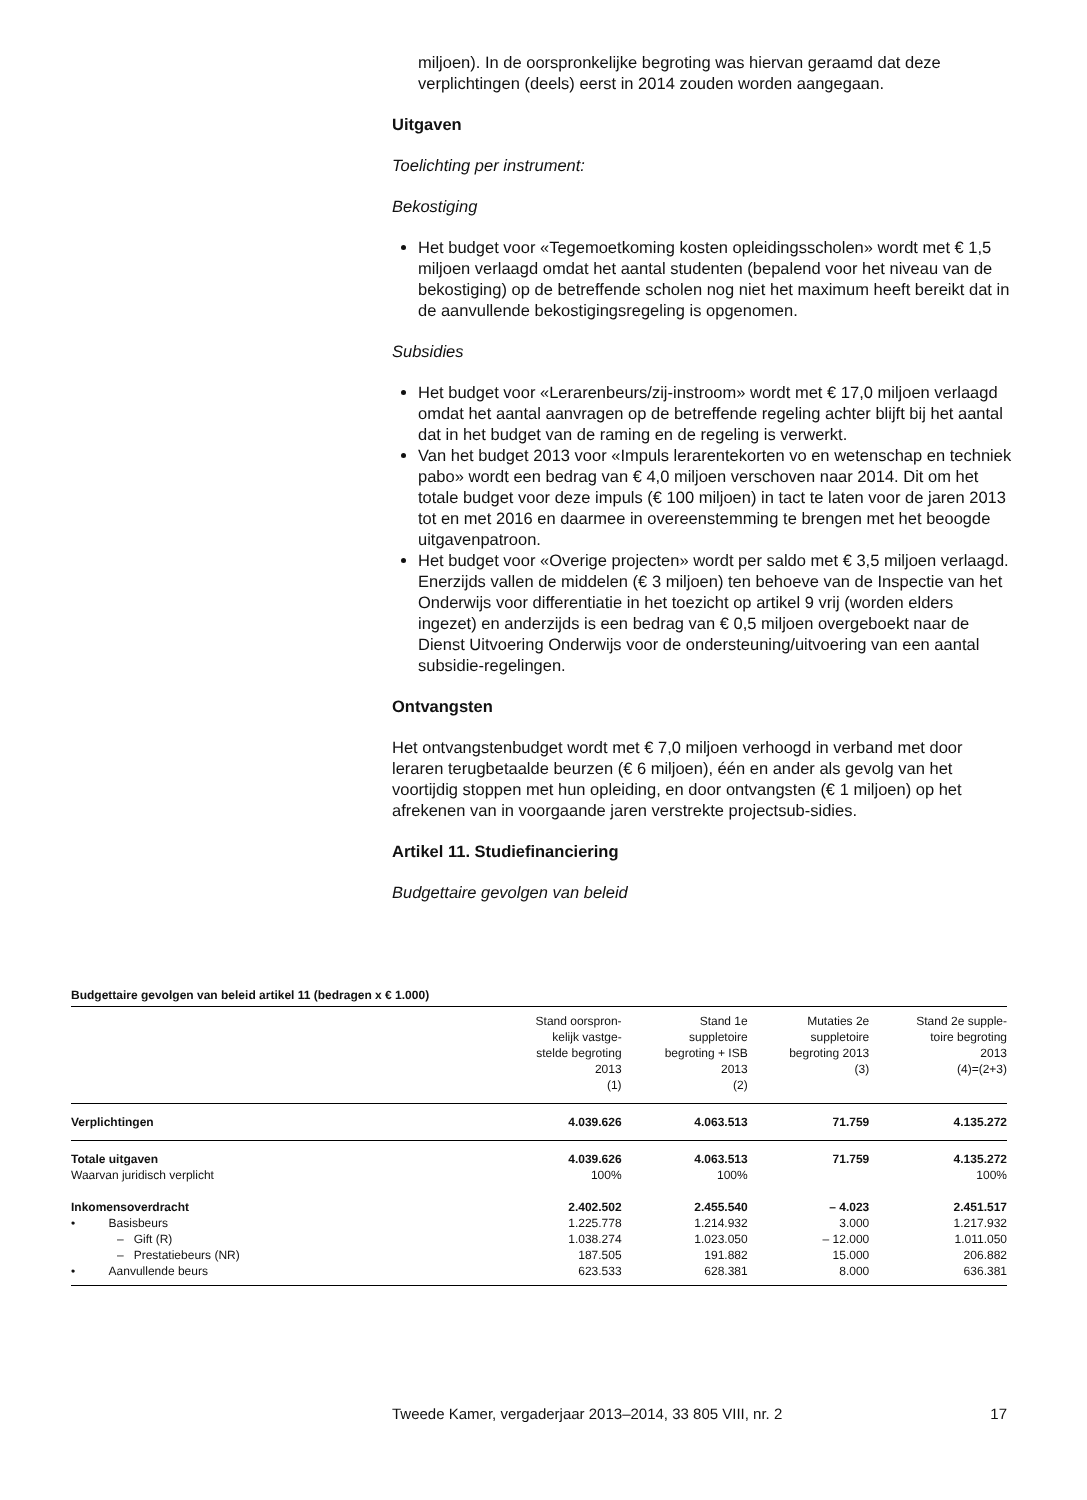miljoen). In de oorspronkelijke begroting was hiervan geraamd dat deze verplichtingen (deels) eerst in 2014 zouden worden aangegaan.
Uitgaven
Toelichting per instrument:
Bekostiging
Het budget voor «Tegemoetkoming kosten opleidingsscholen» wordt met € 1,5 miljoen verlaagd omdat het aantal studenten (bepalend voor het niveau van de bekostiging) op de betreffende scholen nog niet het maximum heeft bereikt dat in de aanvullende bekostigingsregeling is opgenomen.
Subsidies
Het budget voor «Lerarenbeurs/zij-instroom» wordt met € 17,0 miljoen verlaagd omdat het aantal aanvragen op de betreffende regeling achter blijft bij het aantal dat in het budget van de raming en de regeling is verwerkt.
Van het budget 2013 voor «Impuls lerarentekorten vo en wetenschap en techniek pabo» wordt een bedrag van € 4,0 miljoen verschoven naar 2014. Dit om het totale budget voor deze impuls (€ 100 miljoen) in tact te laten voor de jaren 2013 tot en met 2016 en daarmee in overeenstemming te brengen met het beoogde uitgavenpatroon.
Het budget voor «Overige projecten» wordt per saldo met € 3,5 miljoen verlaagd. Enerzijds vallen de middelen (€ 3 miljoen) ten behoeve van de Inspectie van het Onderwijs voor differentiatie in het toezicht op artikel 9 vrij (worden elders ingezet) en anderzijds is een bedrag van € 0,5 miljoen overgeboekt naar de Dienst Uitvoering Onderwijs voor de ondersteuning/uitvoering van een aantal subsidie-regelingen.
Ontvangsten
Het ontvangstenbudget wordt met € 7,0 miljoen verhoogd in verband met door leraren terugbetaalde beurzen (€ 6 miljoen), één en ander als gevolg van het voortijdig stoppen met hun opleiding, en door ontvangsten (€ 1 miljoen) op het afrekenen van in voorgaande jaren verstrekte projectsub-sidies.
Artikel 11. Studiefinanciering
Budgettaire gevolgen van beleid
Budgettaire gevolgen van beleid artikel 11 (bedragen x € 1.000)
| | Stand oorspron- kelijk vastge- stelde begroting 2013 (1) | Stand 1e suppletoire begroting + ISB 2013 (2) | Mutaties 2e suppletoire begroting 2013 (3) | Stand 2e supple- toire begroting 2013 (4)=(2+3) |
| --- | --- | --- | --- | --- |
| Verplichtingen | 4.039.626 | 4.063.513 | 71.759 | 4.135.272 |
| Totale uitgaven | 4.039.626 | 4.063.513 | 71.759 | 4.135.272 |
| Waarvan juridisch verplicht | 100% | 100% | | 100% |
| Inkomensoverdracht | 2.402.502 | 2.455.540 | – 4.023 | 2.451.517 |
| • Basisbeurs | 1.225.778 | 1.214.932 | 3.000 | 1.217.932 |
| – Gift (R) | 1.038.274 | 1.023.050 | – 12.000 | 1.011.050 |
| – Prestatiebeurs (NR) | 187.505 | 191.882 | 15.000 | 206.882 |
| • Aanvullende beurs | 623.533 | 628.381 | 8.000 | 636.381 |
Tweede Kamer, vergaderjaar 2013–2014, 33 805 VIII, nr. 2 17